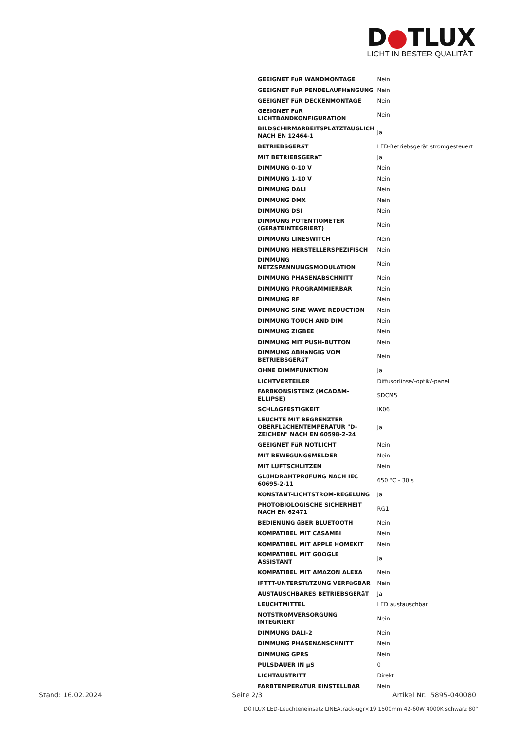D●TLUX
LICHT IN BESTER QUALITÄT
| GEEIGNET FüR WANDMONTAGE | Nein |
| GEEIGNET FüR PENDELAUFHäNGUNG | Nein |
| GEEIGNET FüR DECKENMONTAGE | Nein |
| GEEIGNET FüR LICHTBANDKONFIGURATION | Nein |
| BILDSCHIRMARBEITSPLATZTAUGLICH NACH EN 12464-1 | Ja |
| BETRIEBSGERäT | LED-Betriebsgerät stromgesteuert |
| MIT BETRIEBSGERäT | Ja |
| DIMMUNG 0-10 V | Nein |
| DIMMUNG 1-10 V | Nein |
| DIMMUNG DALI | Nein |
| DIMMUNG DMX | Nein |
| DIMMUNG DSI | Nein |
| DIMMUNG POTENTIOMETER (GERäTEINTEGRIERT) | Nein |
| DIMMUNG LINESWITCH | Nein |
| DIMMUNG HERSTELLERSPEZIFISCH | Nein |
| DIMMUNG NETZSPANNUNGSMODULATION | Nein |
| DIMMUNG PHASENABSCHNITT | Nein |
| DIMMUNG PROGRAMMIERBAR | Nein |
| DIMMUNG RF | Nein |
| DIMMUNG SINE WAVE REDUCTION | Nein |
| DIMMUNG TOUCH AND DIM | Nein |
| DIMMUNG ZIGBEE | Nein |
| DIMMUNG MIT PUSH-BUTTON | Nein |
| DIMMUNG ABHäNGIG VOM BETRIEBSGERäT | Nein |
| OHNE DIMMFUNKTION | Ja |
| LICHTVERTEILER | Diffusorlinse/-optik/-panel |
| FARBKONSISTENZ (MCADAM-ELLIPSE) | SDCM5 |
| SCHLAGFESTIGKEIT | IK06 |
| LEUCHTE MIT BEGRENZTER OBERFLäCHENTEMPERATUR "D-ZEICHEN" NACH EN 60598-2-24 | Ja |
| GEEIGNET FüR NOTLICHT | Nein |
| MIT BEWEGUNGSMELDER | Nein |
| MIT LUFTSCHLITZEN | Nein |
| GLüHDRAHTPRüFUNG NACH IEC 60695-2-11 | 650 °C - 30 s |
| KONSTANT-LICHTSTROM-REGELUNG | Ja |
| PHOTOBIOLOGISCHE SICHERHEIT NACH EN 62471 | RG1 |
| BEDIENUNG üBER BLUETOOTH | Nein |
| KOMPATIBEL MIT CASAMBI | Nein |
| KOMPATIBEL MIT APPLE HOMEKIT | Nein |
| KOMPATIBEL MIT GOOGLE ASSISTANT | Ja |
| KOMPATIBEL MIT AMAZON ALEXA | Nein |
| IFTTT-UNTERSTüTZUNG VERFüGBAR | Nein |
| AUSTAUSCHBARES BETRIEBSGERäT | Ja |
| LEUCHTMITTEL | LED austauschbar |
| NOTSTROMVERSORGUNG INTEGRIERT | Nein |
| DIMMUNG DALI-2 | Nein |
| DIMMUNG PHASENANSCHNITT | Nein |
| DIMMUNG GPRS | Nein |
| PULSDAUER IN µS | 0 |
| LICHTAUSTRITT | Direkt |
| FARBTEMPERATUR EINSTELLBAR | Nein |
Stand: 16.02.2024 Seite 2/3 Artikel Nr.: 5895-040080
DOTLUX LED-Leuchteneinsatz LINEAtrack-ugr<19 1500mm 42-60W 4000K schwarz 80°